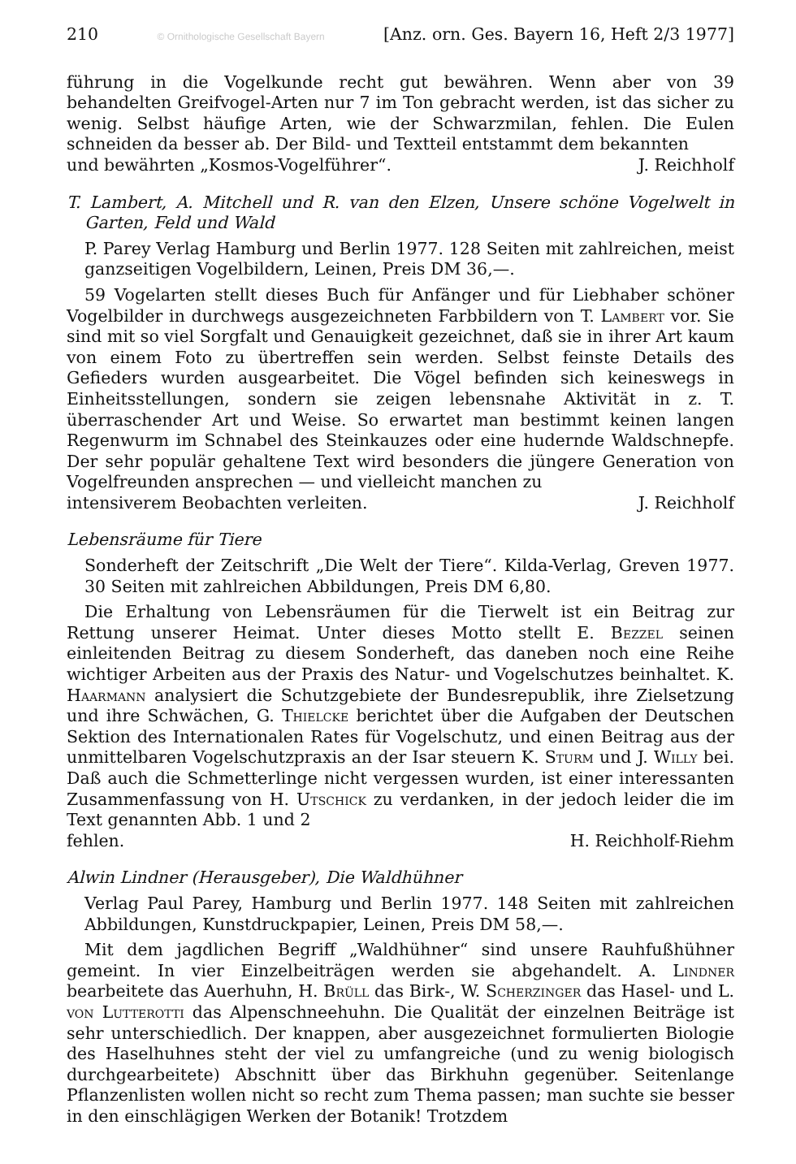210 © Ornithologische Gesellschaft Bayern [Anz. orn. Ges. Bayern 16, Heft 2/3 1977]
führung in die Vogelkunde recht gut bewähren. Wenn aber von 39 behandelten Greifvogel-Arten nur 7 im Ton gebracht werden, ist das sicher zu wenig. Selbst häufige Arten, wie der Schwarzmilan, fehlen. Die Eulen schneiden da besser ab. Der Bild- und Textteil entstammt dem bekannten
und bewährten „Kosmos-Vogelführer“. J. Reichholf
T. Lambert, A. Mitchell und R. van den Elzen, Unsere schöne Vogelwelt in Garten, Feld und Wald
P. Parey Verlag Hamburg und Berlin 1977. 128 Seiten mit zahlreichen, meist ganzseitigen Vogelbildern, Leinen, Preis DM 36,—.
59 Vogelarten stellt dieses Buch für Anfänger und für Liebhaber schöner Vogelbilder in durchwegs ausgezeichneten Farbbildern von T. Lambert vor. Sie sind mit so viel Sorgfalt und Genauigkeit gezeichnet, daß sie in ihrer Art kaum von einem Foto zu übertreffen sein werden. Selbst feinste Details des Gefieders wurden ausgearbeitet. Die Vögel befinden sich keineswegs in Einheitsstellungen, sondern sie zeigen lebensnahe Aktivität in z. T. überraschender Art und Weise. So erwartet man bestimmt keinen langen Regenwurm im Schnabel des Steinkauzes oder eine hudernde Waldschnepfe. Der sehr populär gehaltene Text wird besonders die jüngere Generation von Vogelfreunden ansprechen — und vielleicht manchen zu
intensiverem Beobachten verleiten. J. Reichholf
Lebensräume für Tiere
Sonderheft der Zeitschrift „Die Welt der Tiere“. Kilda-Verlag, Greven 1977. 30 Seiten mit zahlreichen Abbildungen, Preis DM 6,80.
Die Erhaltung von Lebensräumen für die Tierwelt ist ein Beitrag zur Rettung unserer Heimat. Unter dieses Motto stellt E. Bezzel seinen einleitenden Beitrag zu diesem Sonderheft, das daneben noch eine Reihe wichtiger Arbeiten aus der Praxis des Natur- und Vogelschutzes beinhaltet. K. Haarmann analysiert die Schutzgebiete der Bundesrepublik, ihre Zielsetzung und ihre Schwächen, G. Thielcke berichtet über die Aufgaben der Deutschen Sektion des Internationalen Rates für Vogelschutz, und einen Beitrag aus der unmittelbaren Vogelschutzpraxis an der Isar steuern K. Sturm und J. Willy bei. Daß auch die Schmetterlinge nicht vergessen wurden, ist einer interessanten Zusammenfassung von H. Utschick zu verdanken, in der jedoch leider die im Text genannten Abb. 1 und 2
fehlen. H. Reichholf-Riehm
Alwin Lindner (Herausgeber), Die Waldhühner
Verlag Paul Parey, Hamburg und Berlin 1977. 148 Seiten mit zahlreichen Abbildungen, Kunstdruckpapier, Leinen, Preis DM 58,—.
Mit dem jagdlichen Begriff „Waldhühner“ sind unsere Rauhfußhühner gemeint. In vier Einzelbeiträgen werden sie abgehandelt. A. Lindner bearbeitete das Auerhuhn, H. Brüll das Birk-, W. Scherzinger das Hasel- und L. von Lutterotti das Alpenschneehuhn. Die Qualität der einzelnen Beiträge ist sehr unterschiedlich. Der knappen, aber ausgezeichnet formulierten Biologie des Haselhuhnes steht der viel zu umfangreiche (und zu wenig biologisch durchgearbeitete) Abschnitt über das Birkhuhn gegenüber. Seitenlange Pflanzenlisten wollen nicht so recht zum Thema passen; man suchte sie besser in den einschlägigen Werken der Botanik! Trotzdem